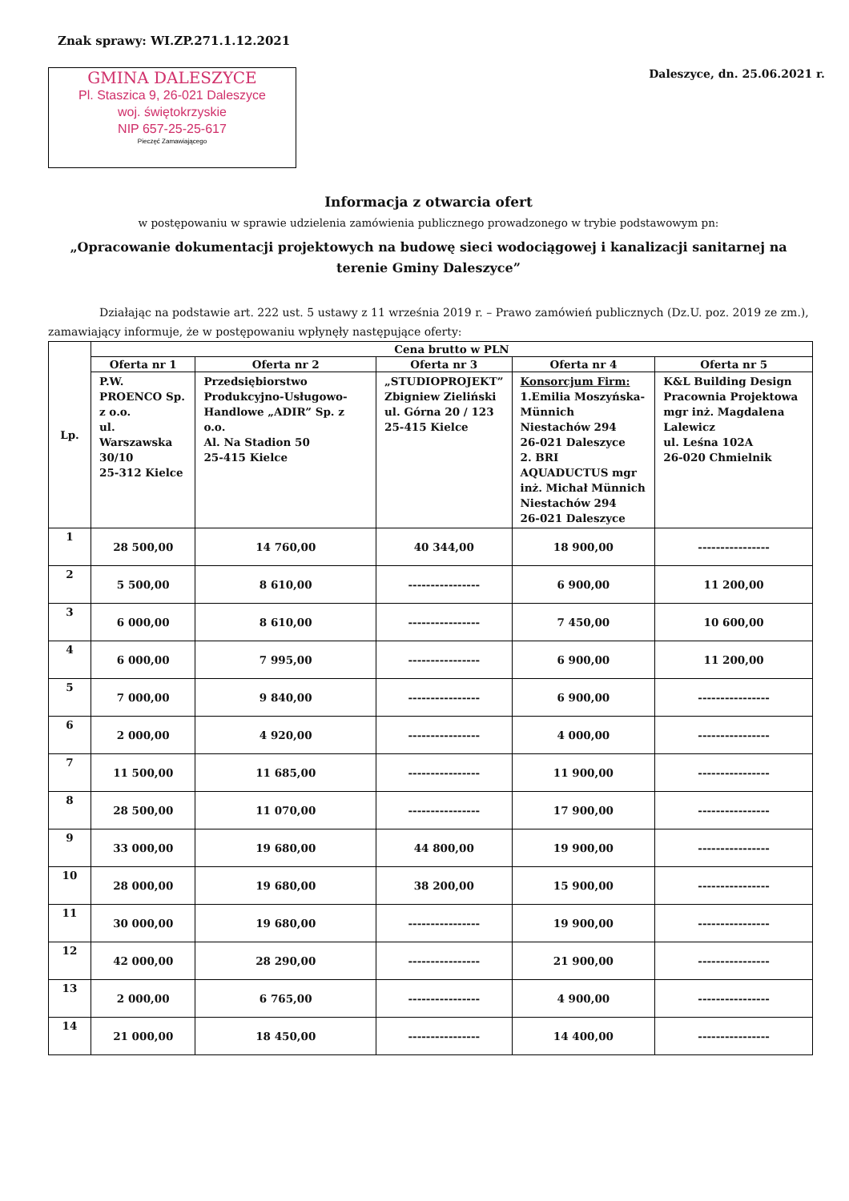Znak sprawy: WI.ZP.271.1.12.2021
GMINA DALESZYCE
Pl. Staszica 9, 26-021 Daleszyce
woj. świętokrzyskie
NIP 657-25-25-617
Pieczęć Zamawiającego
Daleszyce, dn. 25.06.2021 r.
Informacja z otwarcia ofert
w postępowaniu w sprawie udzielenia zamówienia publicznego prowadzonego w trybie podstawowym pn:
„Opracowanie dokumentacji projektowych na budowę sieci wodociągowej i kanalizacji sanitarnej na terenie Gminy Daleszyce”
Działając na podstawie art. 222 ust. 5 ustawy z 11 września 2019 r. – Prawo zamówień publicznych (Dz.U. poz. 2019 ze zm.), zamawiający informuje, że w postępowaniu wpłynęły następujące oferty:
| Lp. | Cena brutto w PLN | | | | |
| --- | --- | --- | --- | --- | --- |
| | Oferta nr 1 | Oferta nr 2 | Oferta nr 3 | Oferta nr 4 | Oferta nr 5 |
| | P.W. PROENCO Sp. z o.o. ul. Warszawska 30/10 25-312 Kielce | Przedsiębiorstwo Produkcyjno-Usługowo-Handlowe „ADIR” Sp. z o.o. Al. Na Stadion 50 25-415 Kielce | „STUDIOPROJEKT” Zbigniew Zieliński ul. Górna 20 / 123 25-415 Kielce | Konsorcjum Firm: 1.Emilia Moszyńska-Münnich Niestachów 294 26-021 Daleszyce 2. BRI AQUADUCTUS mgr inż. Michał Münnich Niestachów 294 26-021 Daleszyce | K&L Building Design Pracownia Projektowa mgr inż. Magdalena Lalewicz ul. Leśna 102A 26-020 Chmielnik |
| 1 | 28 500,00 | 14 760,00 | 40 344,00 | 18 900,00 | ---------------- |
| 2 | 5 500,00 | 8 610,00 | ---------------- | 6 900,00 | 11 200,00 |
| 3 | 6 000,00 | 8 610,00 | ---------------- | 7 450,00 | 10 600,00 |
| 4 | 6 000,00 | 7 995,00 | ---------------- | 6 900,00 | 11 200,00 |
| 5 | 7 000,00 | 9 840,00 | ---------------- | 6 900,00 | ---------------- |
| 6 | 2 000,00 | 4 920,00 | ---------------- | 4 000,00 | ---------------- |
| 7 | 11 500,00 | 11 685,00 | ---------------- | 11 900,00 | ---------------- |
| 8 | 28 500,00 | 11 070,00 | ---------------- | 17 900,00 | ---------------- |
| 9 | 33 000,00 | 19 680,00 | 44 800,00 | 19 900,00 | ---------------- |
| 10 | 28 000,00 | 19 680,00 | 38 200,00 | 15 900,00 | ---------------- |
| 11 | 30 000,00 | 19 680,00 | ---------------- | 19 900,00 | ---------------- |
| 12 | 42 000,00 | 28 290,00 | ---------------- | 21 900,00 | ---------------- |
| 13 | 2 000,00 | 6 765,00 | ---------------- | 4 900,00 | ---------------- |
| 14 | 21 000,00 | 18 450,00 | ---------------- | 14 400,00 | ---------------- |